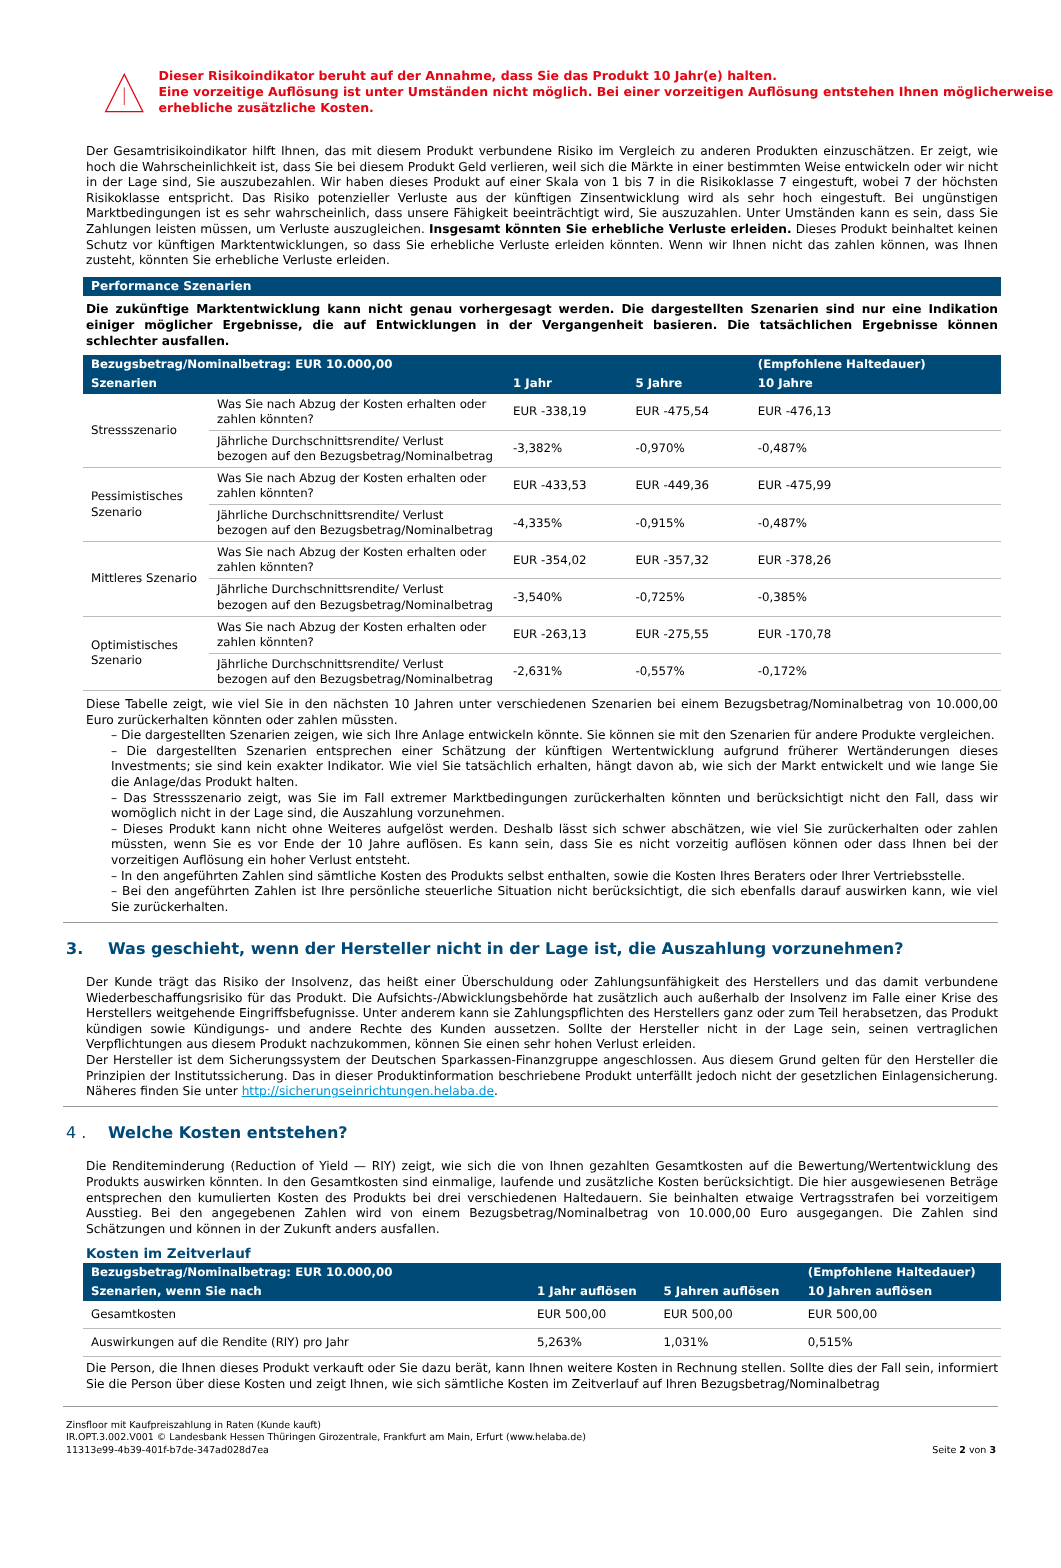Dieser Risikoindikator beruht auf der Annahme, dass Sie das Produkt 10 Jahr(e) halten.
Eine vorzeitige Auflösung ist unter Umständen nicht möglich. Bei einer vorzeitigen Auflösung entstehen Ihnen möglicherweise erhebliche zusätzliche Kosten.
Der Gesamtrisikoindikator hilft Ihnen, das mit diesem Produkt verbundene Risiko im Vergleich zu anderen Produkten einzuschätzen. Er zeigt, wie hoch die Wahrscheinlichkeit ist, dass Sie bei diesem Produkt Geld verlieren, weil sich die Märkte in einer bestimmten Weise entwickeln oder wir nicht in der Lage sind, Sie auszubezahlen. Wir haben dieses Produkt auf einer Skala von 1 bis 7 in die Risikoklasse 7 eingestuft, wobei 7 der höchsten Risikoklasse entspricht. Das Risiko potenzieller Verluste aus der künftigen Zinsentwicklung wird als sehr hoch eingestuft. Bei ungünstigen Marktbedingungen ist es sehr wahrscheinlich, dass unsere Fähigkeit beeinträchtigt wird, Sie auszuzahlen. Unter Umständen kann es sein, dass Sie Zahlungen leisten müssen, um Verluste auszugleichen. Insgesamt könnten Sie erhebliche Verluste erleiden. Dieses Produkt beinhaltet keinen Schutz vor künftigen Marktentwicklungen, so dass Sie erhebliche Verluste erleiden könnten. Wenn wir Ihnen nicht das zahlen können, was Ihnen zusteht, könnten Sie erhebliche Verluste erleiden.
Performance Szenarien
Die zukünftige Marktentwicklung kann nicht genau vorhergesagt werden. Die dargestellten Szenarien sind nur eine Indikation einiger möglicher Ergebnisse, die auf Entwicklungen in der Vergangenheit basieren. Die tatsächlichen Ergebnisse können schlechter ausfallen.
| Bezugsbetrag/Nominalbetrag: EUR 10.000,00 | | | | (Empfohlene Haltedauer) |
| --- | --- | --- | --- | --- |
| Szenarien | | 1 Jahr | 5 Jahre | 10 Jahre |
| Stressszenario | Was Sie nach Abzug der Kosten erhalten oder zahlen könnten? | EUR -338,19 | EUR -475,54 | EUR -476,13 |
| | Jährliche Durchschnittsrendite/ Verlust bezogen auf den Bezugsbetrag/Nominalbetrag | -3,382% | -0,970% | -0,487% |
| Pessimistisches Szenario | Was Sie nach Abzug der Kosten erhalten oder zahlen könnten? | EUR -433,53 | EUR -449,36 | EUR -475,99 |
| | Jährliche Durchschnittsrendite/ Verlust bezogen auf den Bezugsbetrag/Nominalbetrag | -4,335% | -0,915% | -0,487% |
| Mittleres Szenario | Was Sie nach Abzug der Kosten erhalten oder zahlen könnten? | EUR -354,02 | EUR -357,32 | EUR -378,26 |
| | Jährliche Durchschnittsrendite/ Verlust bezogen auf den Bezugsbetrag/Nominalbetrag | -3,540% | -0,725% | -0,385% |
| Optimistisches Szenario | Was Sie nach Abzug der Kosten erhalten oder zahlen könnten? | EUR -263,13 | EUR -275,55 | EUR -170,78 |
| | Jährliche Durchschnittsrendite/ Verlust bezogen auf den Bezugsbetrag/Nominalbetrag | -2,631% | -0,557% | -0,172% |
Diese Tabelle zeigt, wie viel Sie in den nächsten 10 Jahren unter verschiedenen Szenarien bei einem Bezugsbetrag/Nominalbetrag von 10.000,00 Euro zurückerhalten könnten oder zahlen müssten.
– Die dargestellten Szenarien zeigen, wie sich Ihre Anlage entwickeln könnte. Sie können sie mit den Szenarien für andere Produkte vergleichen.
– Die dargestellten Szenarien entsprechen einer Schätzung der künftigen Wertentwicklung aufgrund früherer Wertänderungen dieses Investments; sie sind kein exakter Indikator. Wie viel Sie tatsächlich erhalten, hängt davon ab, wie sich der Markt entwickelt und wie lange Sie die Anlage/das Produkt halten.
– Das Stressszenario zeigt, was Sie im Fall extremer Marktbedingungen zurückerhalten könnten und berücksichtigt nicht den Fall, dass wir womöglich nicht in der Lage sind, die Auszahlung vorzunehmen.
– Dieses Produkt kann nicht ohne Weiteres aufgelöst werden. Deshalb lässt sich schwer abschätzen, wie viel Sie zurückerhalten oder zahlen müssten, wenn Sie es vor Ende der 10 Jahre auflösen. Es kann sein, dass Sie es nicht vorzeitig auflösen können oder dass Ihnen bei der vorzeitigen Auflösung ein hoher Verlust entsteht.
– In den angeführten Zahlen sind sämtliche Kosten des Produkts selbst enthalten, sowie die Kosten Ihres Beraters oder Ihrer Vertriebsstelle.
– Bei den angeführten Zahlen ist Ihre persönliche steuerliche Situation nicht berücksichtigt, die sich ebenfalls darauf auswirken kann, wie viel Sie zurückerhalten.
3. Was geschieht, wenn der Hersteller nicht in der Lage ist, die Auszahlung vorzunehmen?
Der Kunde trägt das Risiko der Insolvenz, das heißt einer Überschuldung oder Zahlungsunfähigkeit des Herstellers und das damit verbundene Wiederbeschaffungsrisiko für das Produkt. Die Aufsichts-/Abwicklungsbehörde hat zusätzlich auch außerhalb der Insolvenz im Falle einer Krise des Herstellers weitgehende Eingriffsbefugnisse. Unter anderem kann sie Zahlungspflichten des Herstellers ganz oder zum Teil herabsetzen, das Produkt kündigen sowie Kündigungs- und andere Rechte des Kunden aussetzen. Sollte der Hersteller nicht in der Lage sein, seinen vertraglichen Verpflichtungen aus diesem Produkt nachzukommen, können Sie einen sehr hohen Verlust erleiden.
Der Hersteller ist dem Sicherungssystem der Deutschen Sparkassen-Finanzgruppe angeschlossen. Aus diesem Grund gelten für den Hersteller die Prinzipien der Institutssicherung. Das in dieser Produktinformation beschriebene Produkt unterfällt jedoch nicht der gesetzlichen Einlagensicherung. Näheres finden Sie unter http://sicherungseinrichtungen.helaba.de.
4 . Welche Kosten entstehen?
Die Renditeminderung (Reduction of Yield — RIY) zeigt, wie sich die von Ihnen gezahlten Gesamtkosten auf die Bewertung/Wertentwicklung des Produkts auswirken könnten. In den Gesamtkosten sind einmalige, laufende und zusätzliche Kosten berücksichtigt. Die hier ausgewiesenen Beträge entsprechen den kumulierten Kosten des Produkts bei drei verschiedenen Haltedauern. Sie beinhalten etwaige Vertragsstrafen bei vorzeitigem Ausstieg. Bei den angegebenen Zahlen wird von einem Bezugsbetrag/Nominalbetrag von 10.000,00 Euro ausgegangen. Die Zahlen sind Schätzungen und können in der Zukunft anders ausfallen.
Kosten im Zeitverlauf
| Bezugsbetrag/Nominalbetrag: EUR 10.000,00 | | | (Empfohlene Haltedauer) |
| --- | --- | --- | --- |
| Szenarien, wenn Sie nach | 1 Jahr auflösen | 5 Jahren auflösen | 10 Jahren auflösen |
| Gesamtkosten | EUR 500,00 | EUR 500,00 | EUR 500,00 |
| Auswirkungen auf die Rendite (RIY) pro Jahr | 5,263% | 1,031% | 0,515% |
Die Person, die Ihnen dieses Produkt verkauft oder Sie dazu berät, kann Ihnen weitere Kosten in Rechnung stellen. Sollte dies der Fall sein, informiert Sie die Person über diese Kosten und zeigt Ihnen, wie sich sämtliche Kosten im Zeitverlauf auf Ihren Bezugsbetrag/Nominalbetrag
Zinsfloor mit Kaufpreiszahlung in Raten (Kunde kauft)
IR.OPT.3.002.V001 © Landesbank Hessen Thüringen Girozentrale, Frankfurt am Main, Erfurt (www.helaba.de)
11313e99-4b39-401f-b7de-347ad028d7ea
Seite 2 von 3